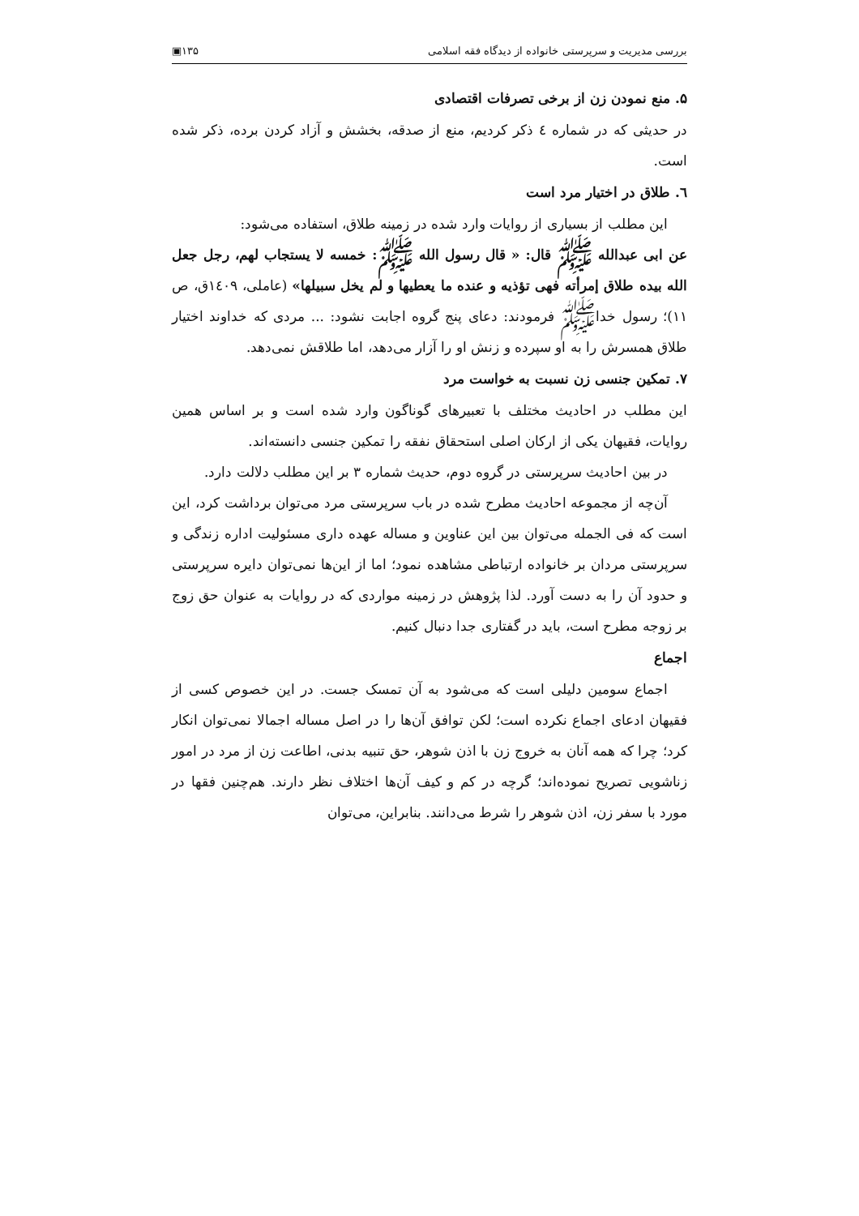بررسی مدیریت و سرپرستی خانواده از دیدگاه فقه اسلامی ۱۳۵▣
۵. منع نمودن زن از برخی تصرفات اقتصادی
در حدیثی که در شماره ٤ ذکر کردیم، منع از صدقه، بخشش و آزاد کردن برده، ذکر شده است.
٦. طلاق در اختیار مرد است
این مطلب از بسیاری از روایات وارد شده در زمینه طلاق، استفاده می‌شود:
عن ابی عبدالله ﷺ قال: « قال رسول الله ﷺ: خمسه لا یستجاب لهم، رجل جعل الله بیده طلاق إمرأته فهی تؤذیه و عنده ما یعطیها و لم یخل سبیلها» (عاملی، ١٤٠٩ق، ص ١١)؛ رسول خداﷺ فرمودند: دعای پنج گروه اجابت نشود: ... مردی که خداوند اختیار طلاق همسرش را به او سپرده و زنش او را آزار می‌دهد، اما طلاقش نمی‌دهد.
۷. تمکین جنسی زن نسبت به خواست مرد
این مطلب در احادیث مختلف با تعبیرهای گوناگون وارد شده است و بر اساس همین روایات، فقیهان یکی از ارکان اصلی استحقاق نفقه را تمکین جنسی دانسته‌اند.
در بین احادیث سرپرستی در گروه دوم، حدیث شماره ۳ بر این مطلب دلالت دارد.
آن‌چه از مجموعه احادیث مطرح شده در باب سرپرستی مرد می‌توان برداشت کرد، این است که فی الجمله می‌توان بین این عناوین و مساله عهده داری مسئولیت اداره زندگی و سرپرستی مردان بر خانواده ارتباطی مشاهده نمود؛ اما از این‌ها نمی‌توان دایره سرپرستی و حدود آن را به دست آورد. لذا پژوهش در زمینه مواردی که در روایات به عنوان حق زوج بر زوجه مطرح است، باید در گفتاری جدا دنبال کنیم.
اجماع
اجماع سومین دلیلی است که می‌شود به آن تمسک جست. در این خصوص کسی از فقیهان ادعای اجماع نکرده است؛ لکن توافق آن‌ها را در اصل مساله اجمالا نمی‌توان انکار کرد؛ چرا که همه آنان به خروج زن با اذن شوهر، حق تنبیه بدنی، اطاعت زن از مرد در امور زناشویی تصریح نموده‌اند؛ گرچه در کم و کیف آن‌ها اختلاف نظر دارند. هم‌چنین فقها در مورد با سفر زن، اذن شوهر را شرط می‌دانند. بنابراین، می‌توان